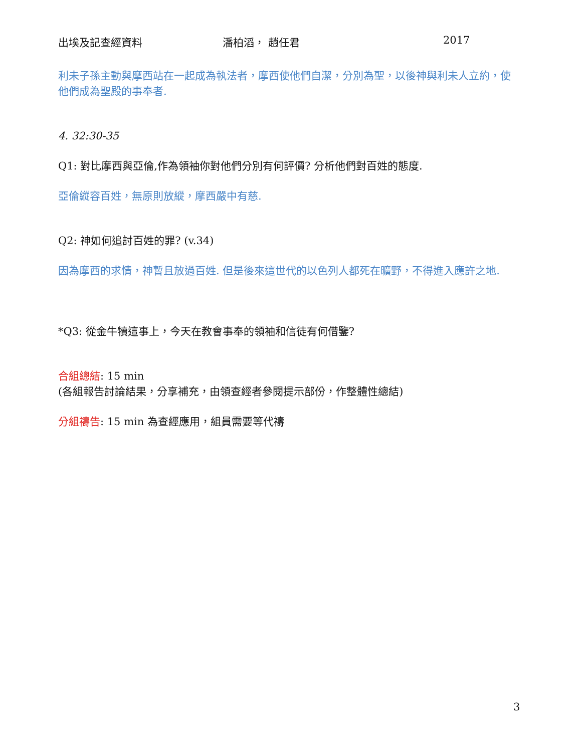出埃及記查經資料 潘柏滔， 趙任君 2017
利未子孫主動與摩西站在一起成為執法者，摩西使他們自潔，分別為聖，以後神與利未人立約，使他們成為聖殿的事奉者.
4. 32:30-35
Q1: 對比摩西與亞倫,作為領袖你對他們分別有何評價? 分析他們對百姓的態度.
亞倫縱容百姓，無原則放縱，摩西嚴中有慈.
Q2: 神如何追討百姓的罪? (v.34)
因為摩西的求情，神暫且放過百姓. 但是後來這世代的以色列人都死在曠野，不得進入應許之地.
*Q3: 從金牛犢這事上，今天在教會事奉的領袖和信徒有何借鑒?
合組總結: 15 min
(各組報告討論結果，分享補充，由領查經者參閱提示部份，作整體性總結)
分組禱告: 15 min 為查經應用，組員需要等代禱
3